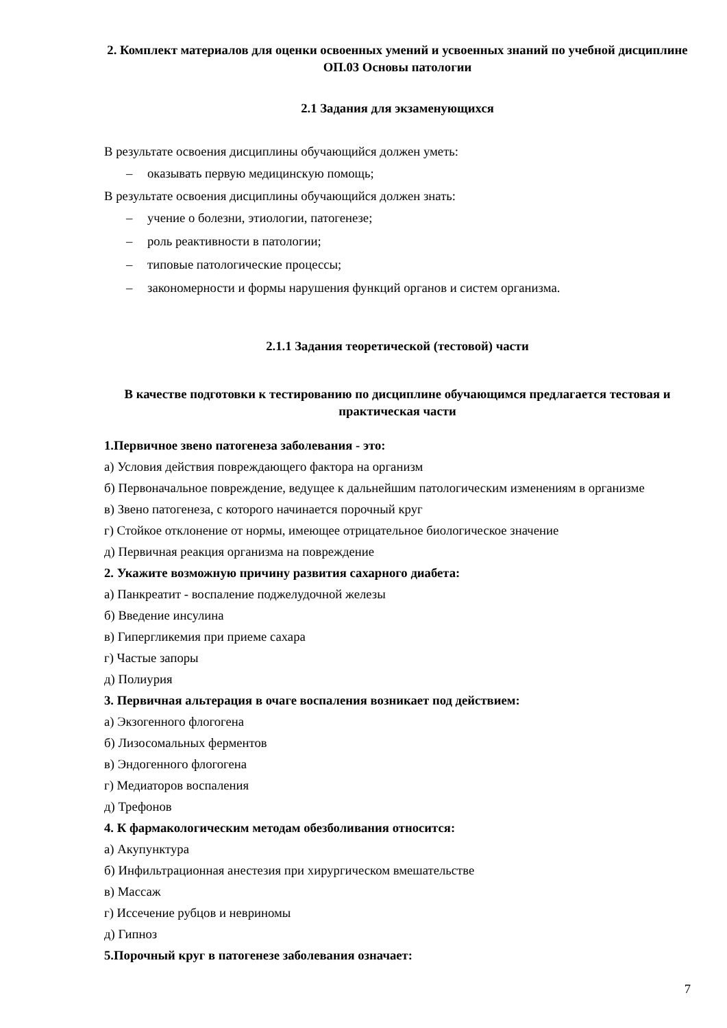2. Комплект материалов для оценки освоенных умений и усвоенных знаний по учебной дисциплине ОП.03 Основы патологии
2.1 Задания для экзаменующихся
В результате освоения дисциплины обучающийся должен уметь:
– оказывать первую медицинскую помощь;
В результате освоения дисциплины обучающийся должен знать:
– учение о болезни, этиологии, патогенезе;
– роль реактивности в патологии;
– типовые патологические процессы;
– закономерности и формы нарушения функций органов и систем организма.
2.1.1 Задания теоретической (тестовой) части
В качестве подготовки к тестированию по дисциплине обучающимся предлагается тестовая и практическая части
1.Первичное звено патогенеза заболевания - это:
а) Условия действия повреждающего фактора на организм
б) Первоначальное повреждение, ведущее к дальнейшим патологическим изменениям в организме
в) Звено патогенеза, с которого начинается порочный круг
г) Стойкое отклонение от нормы, имеющее отрицательное биологическое значение
д) Первичная реакция организма на повреждение
2. Укажите возможную причину развития сахарного диабета:
а) Панкреатит - воспаление поджелудочной железы
б) Введение инсулина
в) Гипергликемия при приеме сахара
г) Частые запоры
д) Полиурия
3. Первичная альтерация в очаге воспаления возникает под действием:
а) Экзогенного флогогена
б) Лизосомальных ферментов
в) Эндогенного флогогена
г) Медиаторов воспаления
д) Трефонов
4. К фармакологическим методам обезболивания относится:
а) Акупунктура
б) Инфильтрационная анестезия при хирургическом вмешательстве
в) Массаж
г) Иссечение рубцов и невриномы
д) Гипноз
5.Порочный круг в патогенезе заболевания означает:
7